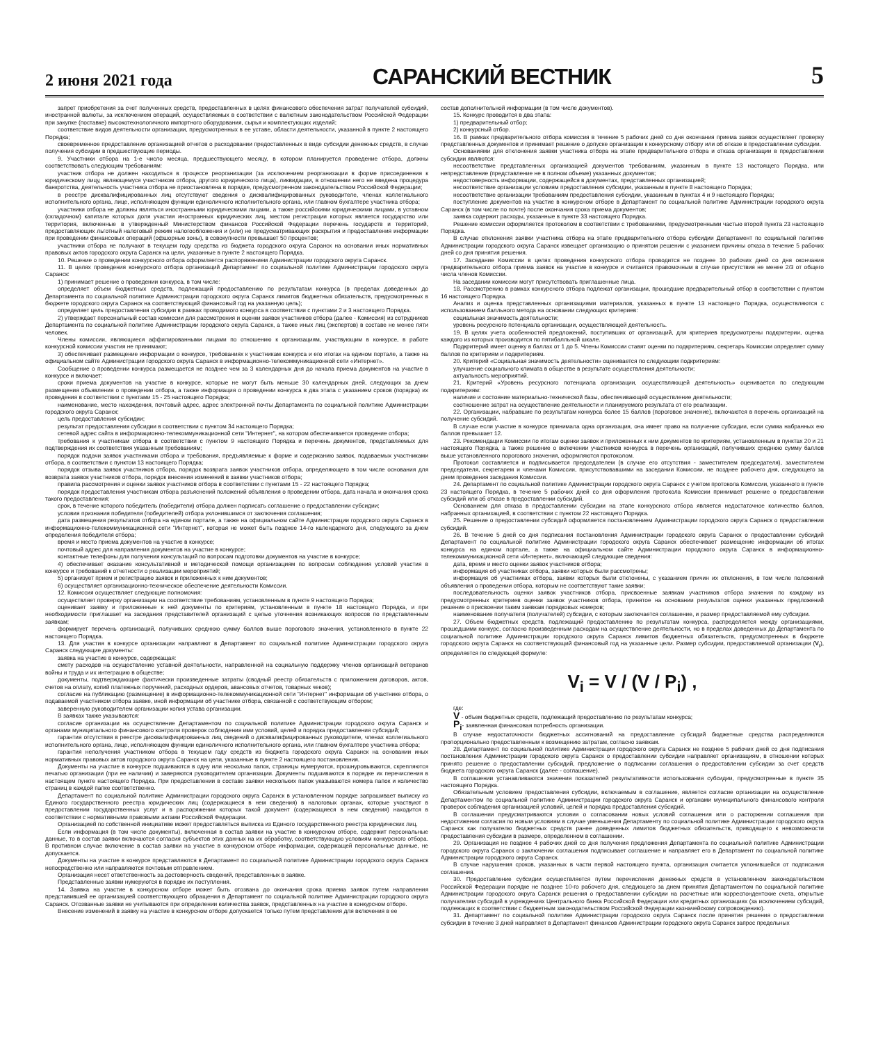2 июня 2021 года САРАНСКИЙ ВЕСТНИК 5
запрет приобретения за счет полученных средств, предоставленных в целях финансового обеспечения затрат получателей субсидий, иностранной валюты, за исключением операций, осуществляемых в соответствии с валютным законодательством Российской Федерации при закупке (поставке) высокотехнологичного импортного оборудования, сырья и комплектующих изделий;
соответствие видов деятельности организации, предусмотренных в ее уставе, области деятельности, указанной в пункте 2 настоящего Порядка;
своевременное предоставление организацией отчетов о расходовании предоставленных в виде субсидии денежных средств, в случае получения субсидии в предшествующие периоды.
9. Участники отбора на 1-е число месяца, предшествующего месяцу, в котором планируется проведение отбора, должны соответствовать следующим требованиям:
участник отбора не должен находиться в процессе реорганизации (за исключением реорганизации в форме присоединения к юридическому лицу, являющемуся участником отбора, другого юридического лица), ликвидации, в отношении него не введена процедура банкротства, деятельность участника отбора не приостановлена в порядке, предусмотренном законодательством Российской Федерации;
в реестре дисквалифицированных лиц отсутствуют сведения о дисквалифицированных руководителе, членах коллегиального исполнительного органа, лице, исполняющем функции единоличного исполнительного органа, или главном бухгалтере участника отбора;
участники отбора не должны являться иностранными юридическими лицами, а также российскими юридическими лицами, в уставном (складочном) капитале которых доля участия иностранных юридических лиц, местом регистрации которых является государство или территория, включенные в утвержденный Министерством финансов Российской Федерации перечень государств и территорий, предоставляющих льготный налоговый режим налогообложения и (или) не предусматривающих раскрытия и предоставления информации при проведении финансовых операций (офшорные зоны), в совокупности превышает 50 процентов;
участники отбора не получают в текущем году средства из бюджета городского округа Саранск на основании иных нормативных правовых актов городского округа Саранск на цели, указанные в пункте 2 настоящего Порядка.
10. Решение о проведении конкурсного отбора оформляется распоряжением Администрации городского округа Саранск.
11. В целях проведения конкурсного отбора организаций Департамент по социальной политике Администрации городского округа Саранск:
1) принимает решение о проведении конкурса, в том числе:
определяет объем бюджетных средств, подлежащий предоставлению по результатам конкурса (в пределах доведенных до Департамента по социальной политике Администрации городского округа Саранск лимитов бюджетных обязательств, предусмотренных в бюджете городского округа Саранск на соответствующий финансовый год на указанную цель);
определяет цель предоставления субсидии в рамках проводимого конкурса в соответствии с пунктами 2 и 3 настоящего Порядка.
2) утверждает персональный состав комиссии для рассмотрения и оценки заявок участников отбора (далее - Комиссия) из сотрудников Департамента по социальной политике Администрации городского округа Саранск, а также иных лиц (экспертов) в составе не менее пяти человек.
Члены комиссии, являющиеся аффилированными лицами по отношению к организациям, участвующим в конкурсе, в работе конкурсной комиссии участия не принимают;
3) обеспечивает размещение информации о конкурсе, требованиях к участникам конкурса и его итогах на едином портале, а также на официальном сайте Администрации городского округа Саранск в информационно-телекоммуникационной сети «Интернет».
Сообщение о проведении конкурса размещается не позднее чем за 3 календарных дня до начала приема документов на участие в конкурсе и включает:
сроки приема документов на участие в конкурсе, которые не могут быть меньше 30 календарных дней, следующих за днем размещения объявления о проведении отбора, а также информация о проведении конкурса в два этапа с указанием сроков (порядка) их проведения в соответствии с пунктами 15 - 25 настоящего Порядка;
наименование, место нахождения, почтовый адрес, адрес электронной почты Департамента по социальной политике Администрации городского округа Саранск;
цель предоставления субсидии;
результат предоставления субсидии в соответствии с пунктом 34 настоящего Порядка;
сетевой адрес сайта в информационно-телекоммуникационной сети "Интернет", на котором обеспечивается проведение отбора;
требования к участникам отбора в соответствии с пунктом 9 настоящего Порядка и перечень документов, представляемых для подтверждения их соответствия указанным требованиям;
порядок подачи заявок участниками отбора и требования, предъявляемые к форме и содержанию заявок, подаваемых участниками отбора, в соответствии с пунктом 13 настоящего Порядка;
порядок отзыва заявок участников отбора, порядок возврата заявок участников отбора, определяющего в том числе основания для возврата заявок участников отбора, порядок внесения изменений в заявки участников отбора;
правила рассмотрения и оценки заявок участников отбора в соответствии с пунктами 15 - 22 настоящего Порядка;
порядок предоставления участникам отбора разъяснений положений объявления о проведении отбора, дата начала и окончания срока такого предоставления;
срок, в течение которого победитель (победители) отбора должен подписать соглашение о предоставлении субсидии;
условия признания победителя (победителей) отбора уклонившимся от заключения соглашения;
дата размещения результатов отбора на едином портале, а также на официальном сайте Администрации городского округа Саранск в информационно-телекоммуникационной сети "Интернет", которая не может быть позднее 14-го календарного дня, следующего за днем определения победителя отбора;
время и место приема документов на участие в конкурсе;
почтовый адрес для направления документов на участие в конкурсе;
контактные телефоны для получения консультаций по вопросам подготовки документов на участие в конкурсе;
4) обеспечивает оказание консультативной и методической помощи организациям по вопросам соблюдения условий участия в конкурсе и требований к отчетности о реализации мероприятий;
5) организует прием и регистрацию заявок и приложенных к ним документов;
6) осуществляет организационно-техническое обеспечение деятельности Комиссии.
12. Комиссия осуществляет следующие полномочия:
осуществляет проверку организации на соответствие требованиям, установленным в пункте 9 настоящего Порядка;
оценивает заявку и приложенные к ней документы по критериям, установленным в пункте 18 настоящего Порядка, и при необходимости приглашает на заседания представителей организаций с целью уточнения возникающих вопросов по представленным заявкам;
формирует перечень организаций, получивших среднюю сумму баллов выше порогового значения, установленного в пункте 22 настоящего Порядка.
13. Для участия в конкурсе организации направляют в Департамент по социальной политике Администрации городского округа Саранск следующие документы:
заявка на участие в конкурсе, содержащая:
смету расходов на осуществление уставной деятельности, направленной на социальную поддержку членов организаций ветеранов войны и труда и их интеграцию в обществе;
документы, подтверждающие фактически произведенные затраты (сводный реестр обязательств с приложением договоров, актов, счетов на оплату, копий платежных поручений, расходных ордеров, авансовых отчетов, товарных чеков);
согласие на публикацию (размещение) в информационно-телекоммуникационной сети "Интернет" информации об участнике отбора, о подаваемой участником отбора заявке, иной информации об участнике отбора, связанной с соответствующим отбором;
заверенную руководителем организации копия устава организации.
В заявках также указываются:
согласие организации на осуществление Департаментом по социальной политике Администрации городского округа Саранск и органами муниципального финансового контроля проверок соблюдения ими условий, целей и порядка предоставления субсидий;
гарантия отсутствия в реестре дисквалифицированных лиц сведений о дисквалифицированных руководителе, членах коллегиального исполнительного органа, лице, исполняющем функции единоличного исполнительного органа, или главном бухгалтере участника отбора;
гарантия неполучения участником отбора в текущем году средств из бюджета городского округа Саранск на основании иных нормативных правовых актов городского округа Саранск на цели, указанные в пункте 2 настоящего постановления.
Документы на участие в конкурсе подшиваются в одну или несколько папок, страницы нумеруются, прошнуровываются, скрепляются печатью организации (при ее наличии) и заверяются руководителем организации. Документы подшиваются в порядке их перечисления в настоящем пункте настоящего Порядка. При предоставлении в составе заявки нескольких папок указываются номера папок и количество страниц в каждой папке соответственно.
Департамент по социальной политике Администрации городского округа Саранск в установленном порядке запрашивает выписку из Единого государственного реестра юридических лиц (содержащиеся в нем сведения) в налоговых органах, которые участвуют в предоставлении государственных услуг и в распоряжении которых такой документ (содержащиеся в нем сведения) находится в соответствии с нормативными правовыми актами Российской Федерации.
Организацией по собственной инициативе может предоставляться выписка из Единого государственного реестра юридических лиц.
Если информация (в том числе документы), включенная в состав заявки на участие в конкурсном отборе, содержит персональные данные, то в состав заявки включаются согласия субъектов этих данных на их обработку, соответствующую условиям конкурсного отбора. В противном случае включение в состав заявки на участие в конкурсном отборе информации, содержащей персональные данные, не допускается.
Документы на участие в конкурсе представляются в Департамент по социальной политике Администрации городского округа Саранск непосредственно или направляются почтовым отправлением.
Организация несет ответственность за достоверность сведений, представленных в заявке.
Представленные заявки нумеруются в порядке их поступления.
14. Заявка на участие в конкурсном отборе может быть отозвана до окончания срока приема заявок путем направления представившей ее организацией соответствующего обращения в Департамент по социальной политике Администрации городского округа Саранск. Отозванные заявки не учитываются при определении количества заявок, представленных на участие в конкурсном отборе.
Внесение изменений в заявку на участие в конкурсном отборе допускается только путем представления для включения в ее
состав дополнительной информации (в том числе документов).
15. Конкурс проводится в два этапа:
1) предварительный отбор;
2) конкурсный отбор.
16. В рамках предварительного отбора комиссия в течение 5 рабочих дней со дня окончания приема заявок осуществляет проверку представленных документов и принимает решение о допуске организации к конкурсному отбору или об отказе в предоставлении субсидии.
Основаниями для отклонения заявки участника отбора на этапе предварительного отбора и отказа организации в предоставлении субсидии являются:
несоответствие представленных организацией документов требованиям, указанным в пункте 13 настоящего Порядка, или непредставление (представление не в полном объеме) указанных документов;
недостоверность информации, содержащейся в документах, представленных организацией;
несоответствие организации условиям предоставления субсидии, указанным в пункте 8 настоящего Порядка;
несоответствие организации требованиям предоставления субсидии, указанным в пунктах 4 и 9 настоящего Порядка;
поступление документов на участие в конкурсном отборе в Департамент по социальной политике Администрации городского округа Саранск (в том числе по почте) после окончания срока приема документов;
заявка содержит расходы, указанные в пункте 33 настоящего Порядка.
Решение комиссии оформляется протоколом в соответствии с требованиями, предусмотренными частью второй пункта 23 настоящего Порядка.
В случае отклонения заявки участника отбора на этапе предварительного отбора субсидии Департамент по социальной политике Администрации городского округа Саранск извещает организацию о принятом решении с указанием причины отказа в течение 5 рабочих дней со дня принятия решения.
17. Заседание Комиссии в целях проведения конкурсного отбора проводится не позднее 10 рабочих дней со дня окончания предварительного отбора приема заявок на участие в конкурсе и считается правомочным в случае присутствия не менее 2/3 от общего числа членов Комиссии.
На заседании комиссии могут присутствовать приглашенные лица.
18. Рассмотрению в рамках конкурсного отбора подлежат организации, прошедшие предварительный отбор в соответствии с пунктом 16 настоящего Порядка.
Анализ и оценка представленных организациями материалов, указанных в пункте 13 настоящего Порядка, осуществляются с использованием балльного метода на основании следующих критериев:
социальная значимость деятельности;
уровень ресурсного потенциала организации, осуществляющей деятельность.
19. В целях учета особенностей предложений, поступивших от организаций, для критериев предусмотрены подкритерии, оценка каждого из которых производится по пятибалльной шкале.
Подкритерий имеет оценку в баллах от 1 до 5. Члены Комиссии ставят оценки по подкритериям, секретарь Комиссии определяет сумму баллов по критериям и подкритериям.
20. Критерий «Социальная значимость деятельности» оценивается по следующим подкритериям:
улучшение социального климата в обществе в результате осуществления деятельности;
актуальность мероприятий.
21. Критерий «Уровень ресурсного потенциала организации, осуществляющей деятельность» оценивается по следующим подкритериям:
наличие и состояние материально-технической базы, обеспечивающей осуществление деятельности;
соотношение затрат на осуществление деятельности и планируемого результата от его реализации.
22. Организации, набравшие по результатам конкурса более 15 баллов (пороговое значение), включаются в перечень организаций на получение субсидий.
В случае если участие в конкурсе принимала одна организация, она имеет право на получение субсидии, если сумма набранных ею баллов превышает 12.
23. Рекомендации Комиссии по итогам оценки заявок и приложенных к ним документов по критериям, установленным в пунктах 20 и 21 настоящего Порядка, а также решение о включении участников конкурса в перечень организаций, получивших среднюю сумму баллов выше установленного порогового значения, оформляются протоколом.
Протокол составляется и подписывается председателем (в случае его отсутствия - заместителем председателя), заместителем председателя, секретарем и членами Комиссии, присутствовавшими на заседании Комиссии, не позднее рабочего дня, следующего за днем проведения заседания Комиссии.
24. Департамент по социальной политике Администрации городского округа Саранск с учетом протокола Комиссии, указанного в пункте 23 настоящего Порядка, в течение 5 рабочих дней со дня оформления протокола Комиссии принимает решение о предоставлении субсидий или об отказе в предоставлении субсидий.
Основанием для отказа в предоставлении субсидии на этапе конкурсного отбора является недостаточное количество баллов, набранных организацией, в соответствии с пунктом 22 настоящего Порядка.
25. Решение о предоставлении субсидий оформляется постановлением Администрации городского округа Саранск о предоставлении субсидий.
26. В течение 5 дней со дня подписания постановления Администрации городского округа Саранск о предоставлении субсидий Департамент по социальной политике Администрации городского округа Саранск обеспечивает размещение информации об итогах конкурса на едином портале, а также на официальном сайте Администрации городского округа Саранск в информационно-телекоммуникационной сети «Интернет», включающей следующие сведения:
дата, время и место оценки заявок участников отбора;
информация об участниках отбора, заявки которых были рассмотрены;
информация об участниках отбора, заявки которых были отклонены, с указанием причин их отклонения, в том числе положений объявления о проведении отбора, которым не соответствуют такие заявки;
последовательность оценки заявок участников отбора, присвоенные заявкам участников отбора значения по каждому из предусмотренных критериев оценки заявок участников отбора, принятое на основании результатов оценки указанных предложений решение о присвоении таким заявкам порядковых номеров;
наименование получателя (получателей) субсидии, с которым заключается соглашение, и размер предоставляемой ему субсидии.
27. Объем бюджетных средств, подлежащий предоставлению по результатам конкурса, распределяется между организациями, прошедшими конкурс, согласно произведенным расходам на осуществление деятельности, но в пределах доведенных до Департамента по социальной политике Администрации городского округа Саранск лимитов бюджетных обязательств, предусмотренных в бюджете городского округа Саранск на соответствующий финансовый год на указанные цели. Размер субсидии, предоставляемой организации (V<sub>i</sub>), определяется по следующей формуле:
V<sub>i</sub> = V / (V / P<sub>i</sub>) ,
где:
V - объем бюджетных средств, подлежащий предоставлению по результатам конкурса;
P<sub>i</sub>- заявленная финансовая потребность организации.
В случае недостаточности бюджетных ассигнований на предоставление субсидий бюджетные средства распределяются пропорционально предоставленным к возмещению затратам, согласно заявкам.
28. Департамент по социальной политике Администрации городского округа Саранск не позднее 5 рабочих дней со дня подписания постановления Администрации городского округа Саранск о предоставлении субсидии направляет организациям, в отношении которых принято решение о предоставлении субсидий, предложение о подписании соглашения о предоставлении субсидии за счет средств бюджета городского округа Саранск (далее - соглашение).
В соглашении устанавливаются значения показателей результативности использования субсидии, предусмотренные в пункте 35 настоящего Порядка.
Обязательным условием предоставления субсидии, включаемым в соглашение, является согласие организации на осуществление Департаментом по социальной политике Администрации городского округа Саранск и органами муниципального финансового контроля проверок соблюдения организацией условий, целей и порядка предоставления субсидий.
В соглашении предусматриваются условия о согласовании новых условий соглашения или о расторжении соглашения при недостижении согласия по новым условиям в случае уменьшения Департаменту по социальной политике Администрации городского округа Саранск как получателю бюджетных средств ранее доведенных лимитов бюджетных обязательств, приводящего к невозможности предоставления субсидии в размере, определенном в соглашении.
29. Организация не позднее 4 рабочих дней со дня получения предложения Департамента по социальной политике Администрации городского округа Саранск о заключении соглашения подписывает соглашение и направляет его в Департамент по социальной политике Администрации городского округа Саранск.
В случае нарушения сроков, указанных в части первой настоящего пункта, организация считается уклонившейся от подписания соглашения.
30. Предоставление субсидии осуществляется путем перечисления денежных средств в установленном законодательством Российской Федерации порядке не позднее 10-го рабочего дня, следующего за днем принятия Департаментом по социальной политике Администрации городского округа Саранск решения о предоставлении субсидии на расчетные или корреспондентские счета, открытые получателям субсидий в учреждениях Центрального банка Российской Федерации или кредитных организациях (за исключением субсидий, подлежащих в соответствии с бюджетным законодательством Российской Федерации казначейскому сопровождению).
31. Департамент по социальной политике Администрации городского округа Саранск после принятия решения о предоставлении субсидии в течение 3 дней направляет в Департамент финансов Администрации городского округа Саранск запрос предельных